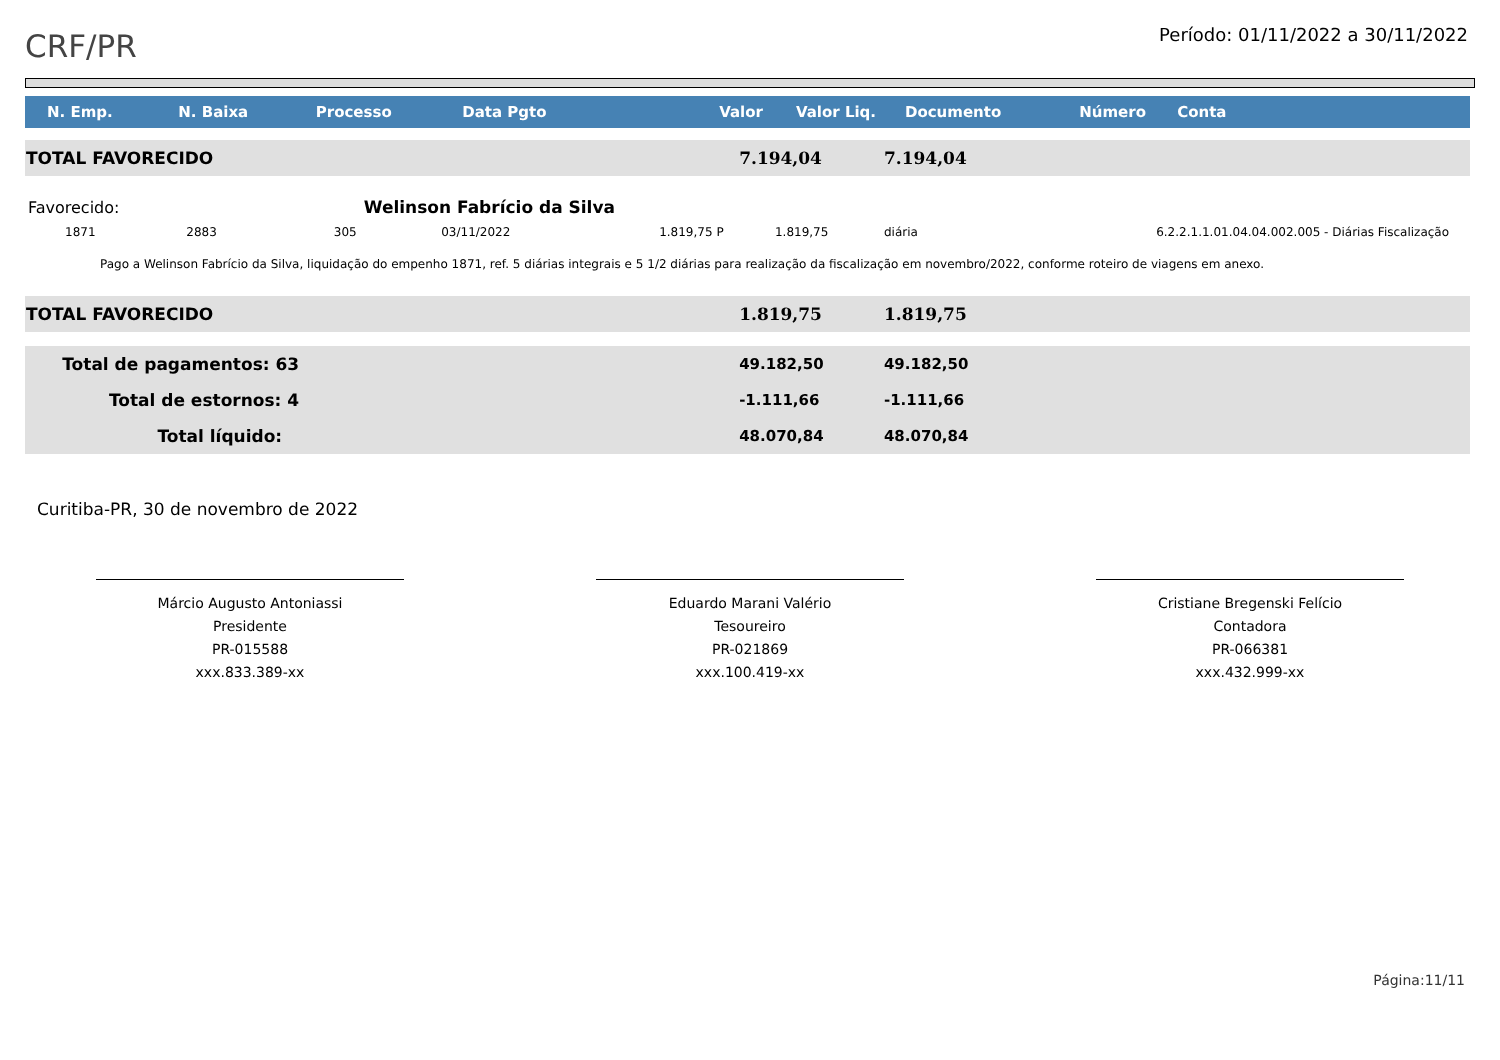CRF/PR
Período: 01/11/2022 a 30/11/2022
| N. Emp. | N. Baixa | Processo | Data Pgto | Valor | Valor Liq. | Documento | Número | Conta |
| --- | --- | --- | --- | --- | --- | --- | --- | --- |
| TOTAL FAVORECIDO | | | | 7.194,04 | | 7.194,04 | | |
| Favorecido: | | Welinson Fabrício da Silva | | | | | | |
| 1871 | 2883 | 305 | 03/11/2022 | 1.819,75 P | 1.819,75 | diária | | 6.2.2.1.1.01.04.04.002.005 - Diárias Fiscalização |
| Pago a Welinson Fabrício da Silva, liquidação do empenho 1871, ref. 5 diárias integrais e 5 1/2 diárias para realização da fiscalização em novembro/2022, conforme roteiro de viagens em anexo. | | | | | | | | |
| TOTAL FAVORECIDO | | | | 1.819,75 | | 1.819,75 | | |
| Total de pagamentos: 63 | | | | 49.182,50 | | 49.182,50 | | |
| Total de estornos: 4 | | | | -1.111,66 | | -1.111,66 | | |
| Total líquido: | | | | 48.070,84 | | 48.070,84 | | |
Curitiba-PR, 30 de novembro de 2022
Márcio Augusto Antoniassi
Presidente
PR-015588
xxx.833.389-xx
Eduardo Marani Valério
Tesoureiro
PR-021869
xxx.100.419-xx
Cristiane Bregenski Felício
Contadora
PR-066381
xxx.432.999-xx
Página:11/11